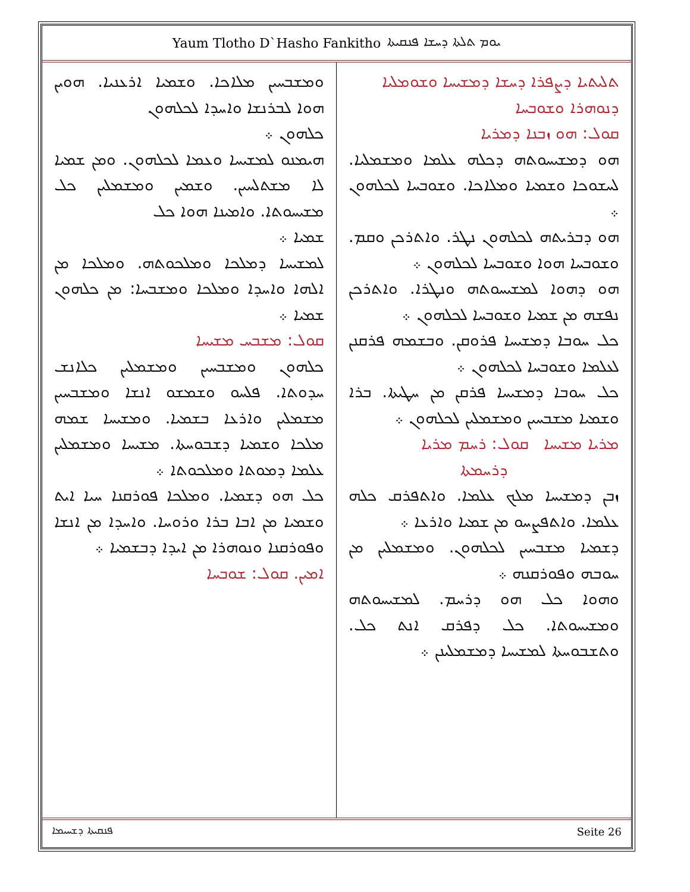Yaum Tlotho D`Hasho Fankitho ܝܘܡ ܬܠܬܐ ܕܚܫܐ ܦܢܩܝܬܐ
ܬܠܝܬܝܐ ܕܨܦܪܐ ܕܚܫܐ ܕܡܫܝܚܐ ܘܫܘܡܠܝܐ
ܕܢܘܗܪܐ ܘܫܘܒܚܐ
ܩܘܠ: ܗܘ ܙܒܢܐ ܕܡܪܝܐ
ܗܘ ܕܡܫܝܚܘܬܗ ܕܟܠܗ ܥܠܡܐ ܘܡܫܡܠܝܐ. ܠܚܫܘܟܐ ܘܫܡܝܐ ܘܡܠܐܟܐ. ܘܫܘܒܚܐ ܠܟܠܗܘܢ ܀
ܗܘ ܕܒܪܝܬܗ ܠܟܠܗܘܢ ܢܛܪ. ܘܐܬܪܟܢ ܘܩܡ. ܘܫܘܒܚܐ ܗܘܐ ܘܫܘܒܚܐ ܠܟܠܗܘܢ ܀
ܗܘ ܕܗܘܐ ܠܡܫܝܚܘܬܗ ܘܢܛܪܐ. ܘܐܬܪܟܢ ܢܦܫܗ ܡܢ ܫܡܝܐ ܘܫܘܒܚܐ ܠܟܠܗܘܢ ܀
ܟܠ ܚܘܒܐ ܕܡܫܝܚܐ ܦܪܘܩܢ. ܘܒܫܡܗ ܦܪܩܢܢ ܠܥܠܡܐ ܘܫܘܒܚܐ ܠܟܠܗܘܢ ܀
ܟܠ ܚܘܒܐ ܕܡܫܝܚܐ ܦܪܩܢ ܡܢ ܚܛܝܬܐ. ܒܪܐ ܘܫܡܝܐ ܡܫܒܚܝܢ ܘܡܫܡܠܝܢ ܠܟܠܗܘܢ ܀
ܡܪܝܐ ܡܫܝܚܐ ܩܘܠ: ܪܚܡ ܡܪܝܐ
ܕܪܚܡܬܐ
ܙܒܢ ܕܡܫܝܚܐ ܡܠܟ ܥܠܡܐ. ܘܐܬܦܪܩ ܟܠܗ ܥܠܡܐ. ܘܐܬܦܨܚܘ ܡܢ ܫܡܝܐ ܘܐܪܥܐ ܀
ܕܫܡܝܐ ܡܫܒܚܝܢ ܠܟܠܗܘܢ. ܘܡܫܡܠܝܢ ܡܢ ܚܘܒܗ ܘܦܘܪܩܢܗ ܀
ܘܗܘܐ ܟܠ ܗܘ ܕܪܚܡ. ܠܡܫܝܚܘܬܗ ܘܡܫܝܚܘܬܐ. ܟܠ ܕܦܪܩ ܐܢܬ ܟܠ. ܘܬܫܒܘܚܬܐ ܠܡܫܝܚܐ ܕܡܫܡܠܝܢܢ ܀
ܘܡܫܒܚܝܢ ܡܠܐܟܐ. ܘܫܡܝܐ ܐܪܥܢܝܐ. ܗܘܝܢ ܗܘܐ ܠܒܪܢܫܐ ܘܐܚܕܐ ܠܟܠܗܘܢ
ܟܠܗܘܢ ܀
ܗܝܡܢܘ ܠܡܫܝܚܐ ܘܥܡܐ ܠܟܠܗܘܢ. ܘܡܢ ܫܡܝܐ ܠܐ ܡܫܬܠܚܝܢ. ܘܫܡܝܢ ܘܡܫܡܠܝܢ ܟܠ ܡܫܝܚܘܬܐ. ܘܐܡܝܢܐ ܗܘܐ ܟܠ
ܫܡܝܐ ܀
ܠܡܫܝܚܐ ܕܡܠܟܐ ܘܡܠܟܘܬܗ. ܘܡܠܟܐ ܡܢ ܐܠܗܐ ܘܐܚܕܐ ܘܡܠܟܐ ܘܡܫܒܚܐ: ܡܢ ܟܠܗܘܢ ܫܡܝܐ ܀
ܩܘܠ: ܡܫܒܚ ܡܫܝܚܐ
ܟܠܗܘܢ ܘܡܫܒܚܝܢ ܘܡܫܡܠܝܢ ܟܠܐܢܫ ܚܕܘܬܐ. ܦܠܚܘ ܘܫܡܫܘ ܐܢܫܐ ܘܡܫܒܚܝܢ ܡܫܡܠܝܢ ܘܐܪܥܐ ܒܫܡܝܐ. ܘܡܫܝܚܐ ܫܡܗ ܡܠܟܐ ܘܫܡܝܐ ܕܫܒܘܚܬܐ. ܡܫܝܚܐ ܘܡܫܡܠܝܢ ܥܠܡܐ ܕܡܘܬܐ ܘܡܠܟܘܬܐ ܀
ܟܠ ܗܘ ܕܫܡܝܐ. ܘܡܠܟܐ ܦܘܪܩܢܐ ܚܝܐ ܐܝܬ ܘܫܡܝܐ ܡܢ ܐܒܐ ܒܪܐ ܘܪܘܚܐ. ܘܐܚܕܐ ܡܢ ܐܢܫܐ ܘܦܘܪܩܢܐ ܘܢܘܗܪܐ ܡܢ ܐܝܕܐ ܕܒܫܡܝܐ ܀
ܐܡܝܢ. ܩܘܠ: ܫܘܒܚܐ
ܦܢܩܝܬܐ ܕܫܚܝܡܐ Seite 26